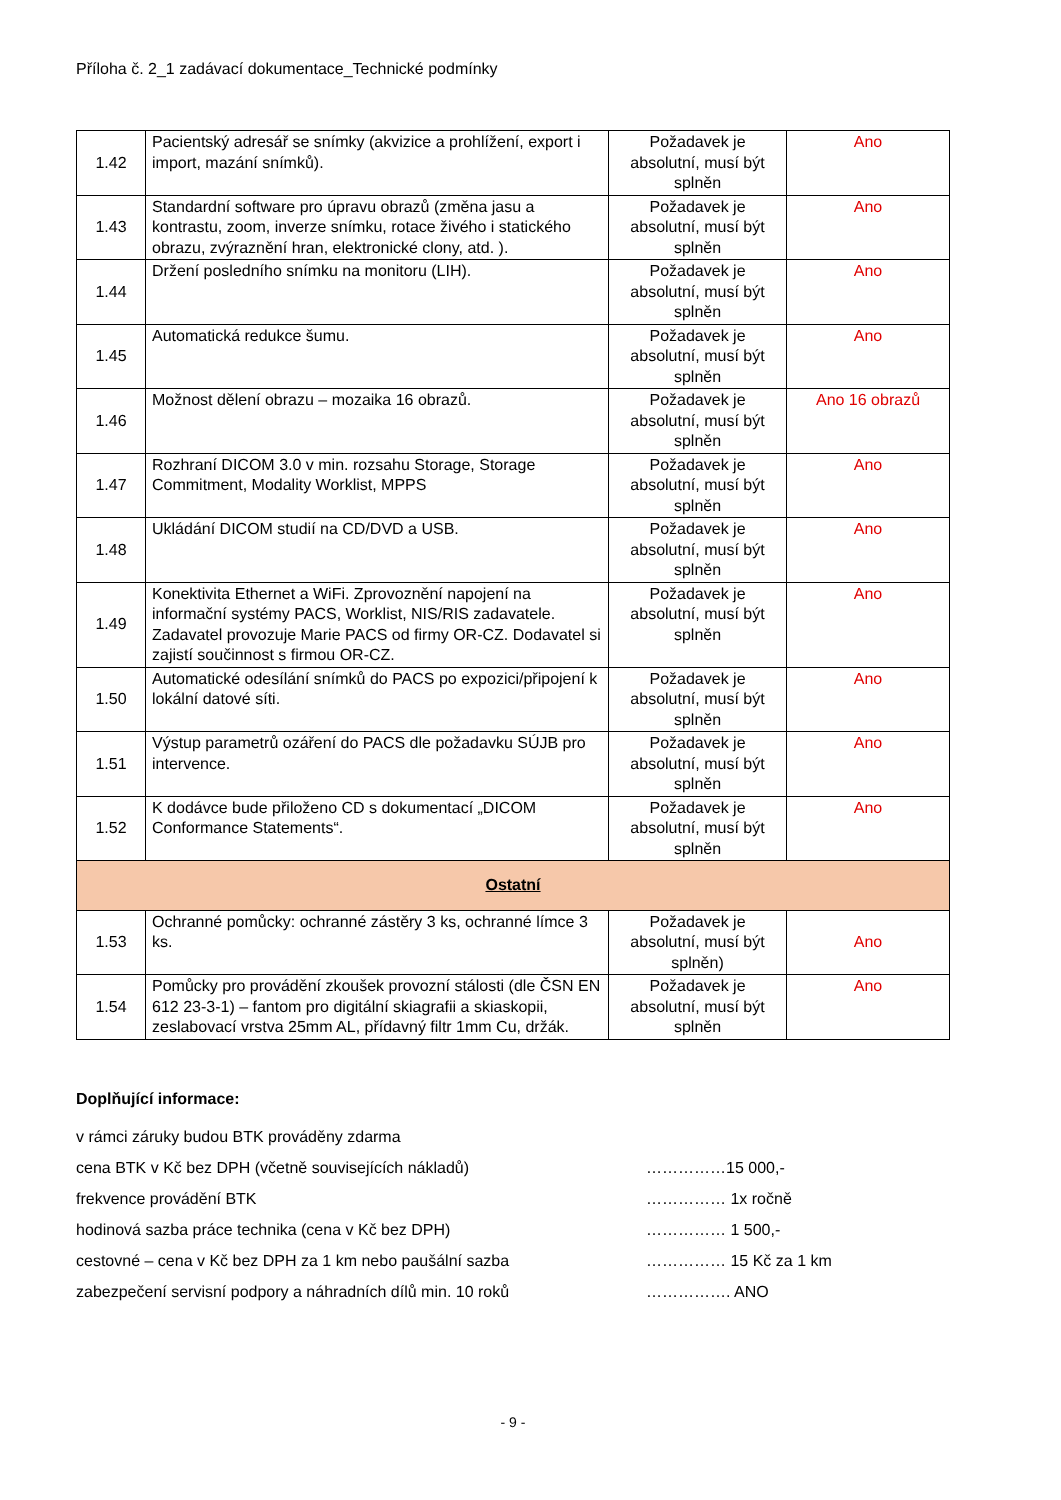Příloha č. 2_1 zadávací dokumentace_Technické podmínky
| 1.42 | Pacientský adresář se snímky (akvizice a prohlížení, export i import, mazání snímků). | Požadavek je absolutní, musí být splněn | Ano |
| 1.43 | Standardní software pro úpravu obrazů (změna jasu a kontrastu, zoom, inverze snímku, rotace živého i statického obrazu, zvýraznění hran, elektronické clony, atd. ). | Požadavek je absolutní, musí být splněn | Ano |
| 1.44 | Držení posledního snímku na monitoru (LIH). | Požadavek je absolutní, musí být splněn | Ano |
| 1.45 | Automatická redukce šumu. | Požadavek je absolutní, musí být splněn | Ano |
| 1.46 | Možnost dělení obrazu – mozaika 16 obrazů. | Požadavek je absolutní, musí být splněn | Ano 16 obrazů |
| 1.47 | Rozhraní DICOM 3.0 v min. rozsahu Storage, Storage Commitment, Modality Worklist, MPPS | Požadavek je absolutní, musí být splněn | Ano |
| 1.48 | Ukládání DICOM studií na CD/DVD a USB. | Požadavek je absolutní, musí být splněn | Ano |
| 1.49 | Konektivita Ethernet a WiFi. Zprovoznění napojení na informační systémy PACS, Worklist, NIS/RIS zadavatele. Zadavatel provozuje Marie PACS od firmy OR-CZ. Dodavatel si zajistí součinnost s firmou OR-CZ. | Požadavek je absolutní, musí být splněn | Ano |
| 1.50 | Automatické odesílání snímků do PACS po expozici/připojení k lokální datové síti. | Požadavek je absolutní, musí být splněn | Ano |
| 1.51 | Výstup parametrů ozáření do PACS dle požadavku SÚJB pro intervence. | Požadavek je absolutní, musí být splněn | Ano |
| 1.52 | K dodávce bude přiloženo CD s dokumentací „DICOM Conformance Statements“. | Požadavek je absolutní, musí být splněn | Ano |
| Ostatní | | | |
| 1.53 | Ochranné pomůcky: ochranné zástěry 3 ks, ochranné límce 3 ks. | Požadavek je absolutní, musí být splněn) | Ano |
| 1.54 | Pomůcky pro provádění zkoušek provozní stálosti (dle ČSN EN 612 23-3-1) – fantom pro digitální skiagrafii a skiaskopii, zeslabovací vrstva 25mm AL, přídavný filtr 1mm Cu, držák. | Požadavek je absolutní, musí být splněn | Ano |
Doplňující informace:
v rámci záruky budou BTK prováděny zdarma
cena BTK v Kč bez DPH (včetně souvisejících nákladů) ……………15 000,-
frekvence provádění BTK …………… 1x ročně
hodinová sazba práce technika (cena v Kč bez DPH) …………… 1 500,-
cestovné – cena v Kč bez DPH za 1 km nebo paušální sazba …………… 15 Kč za 1 km
zabezpečení servisní podpory a náhradních dílů min. 10 roků ……………. ANO
- 9 -